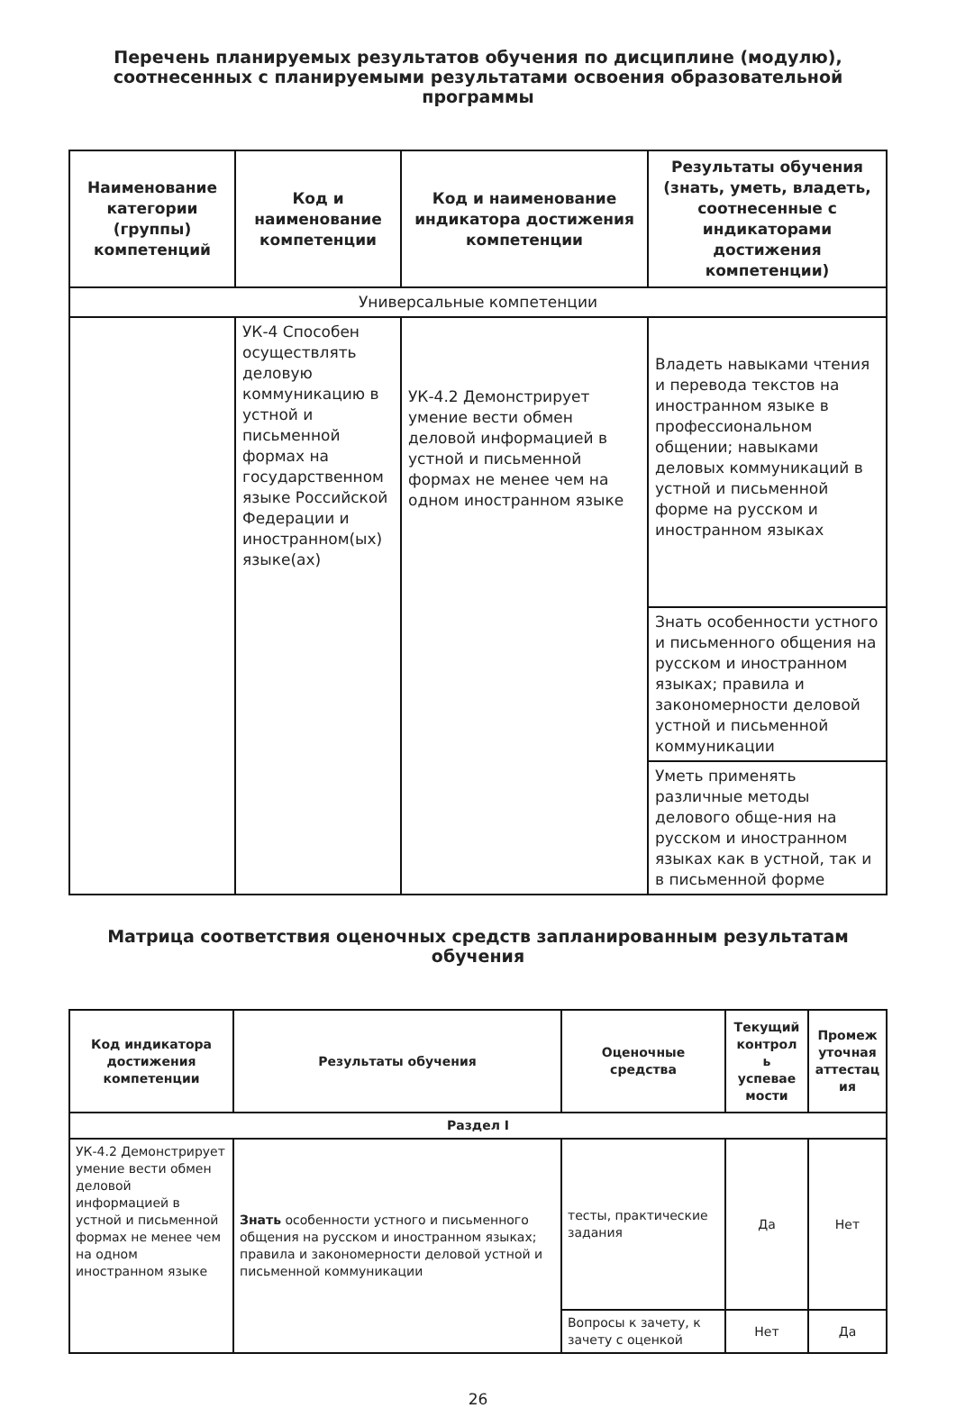Перечень планируемых результатов обучения по дисциплине (модулю), соотнесенных с планируемыми результатами освоения образовательной программы
| Наименование категории (группы) компетенций | Код и наименование компетенции | Код и наименование индикатора достижения компетенции | Результаты обучения (знать, уметь, владеть, соотнесенные с индикаторами достижения компетенции) |
| --- | --- | --- | --- |
| Универсальные компетенции | | | |
| | УК-4 Способен осуществлять деловую коммуникацию в устной и письменной формах на государственном языке Российской Федерации и иностранном(ых) языке(ах) | УК-4.2 Демонстрирует умение вести обмен деловой информацией в устной и письменной формах не менее чем на одном иностранном языке | Владеть навыками чтения и перевода текстов на иностранном языке в профессиональном общении; навыками деловых коммуникаций в устной и письменной форме на русском и иностранном языках |
| | | | Знать особенности устного и письменного общения на русском и иностранном языках; правила и закономерности деловой устной и письменной коммуникации |
| | | | Уметь применять различные методы делового обще-ния на русском и иностранном языках как в устной, так и в письменной форме |
Матрица соответствия оценочных средств запланированным результатам обучения
| Код индикатора достижения компетенции | Результаты обучения | Оценочные средства | Текущий контрол ь успевае мости | Промеж уточная аттестац ия |
| --- | --- | --- | --- | --- |
| Раздел I | | | | |
| УК-4.2 Демонстрирует умение вести обмен деловой информацией в устной и письменной формах не менее чем на одном иностранном языке | Знать особенности устного и письменного общения на русском и иностранном языках; правила и закономерности деловой устной и письменной коммуникации | тесты, практические задания | Да | Нет |
| | | Вопросы к зачету, к зачету с оценкой | Нет | Да |
26